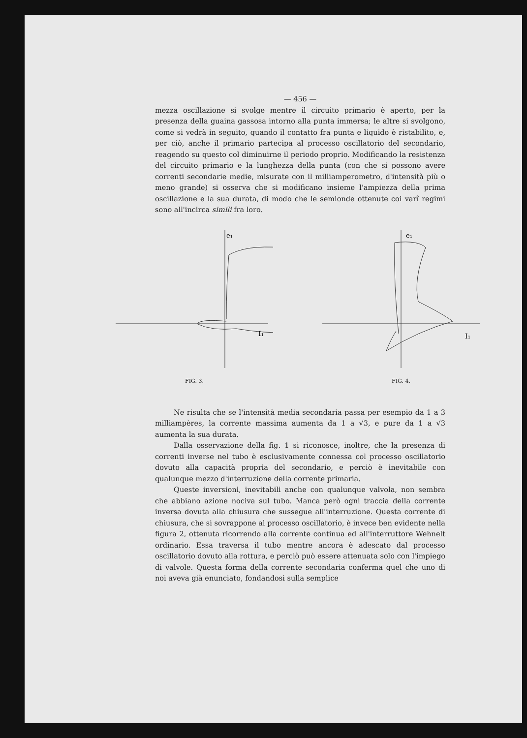— 456 —
mezza oscillazione si svolge mentre il circuito primario è aperto, per la presenza della guaina gassosa intorno alla punta immersa; le altre si svolgono, come si vedrà in seguito, quando il contatto fra punta e liquido è ristabilito, e, per ciò, anche il primario partecipa al processo oscillatorio del secondario, reagendo su questo col diminuirne il periodo proprio. Modificando la resistenza del circuito primario e la lunghezza della punta (con che si possono avere correnti secondarie medie, misurate con il milliamperometro, d'intensità più o meno grande) si osserva che si modificano insieme l'ampiezza della prima oscillazione e la sua durata, di modo che le semionde ottenute coi varî regimi sono all'incirca simili fra loro.
e₁
I₁
FIG. 3.
e₁
I₁
FIG. 4.
Ne risulta che se l'intensità media secondaria passa per esempio da 1 a 3 milliampères, la corrente massima aumenta da 1 a √3, e pure da 1 a √3 aumenta la sua durata.
Dalla osservazione della fig. 1 si riconosce, inoltre, che la presenza di correnti inverse nel tubo è esclusivamente connessa col processo oscillatorio dovuto alla capacità propria del secondario, e perciò è inevitabile con qualunque mezzo d'interruzione della corrente primaria.
Queste inversioni, inevitabili anche con qualunque valvola, non sembra che abbiano azione nociva sul tubo. Manca però ogni traccia della corrente inversa dovuta alla chiusura che sussegue all'interruzione. Questa corrente di chiusura, che si sovrappone al processo oscillatorio, è invece ben evidente nella figura 2, ottenuta ricorrendo alla corrente continua ed all'interruttore Wehnelt ordinario. Essa traversa il tubo mentre ancora è adescato dal processo oscillatorio dovuto alla rottura, e perciò può essere attenuata solo con l'impiego di valvole. Questa forma della corrente secondaria conferma quel che uno di noi aveva già enunciato, fondandosi sulla semplice